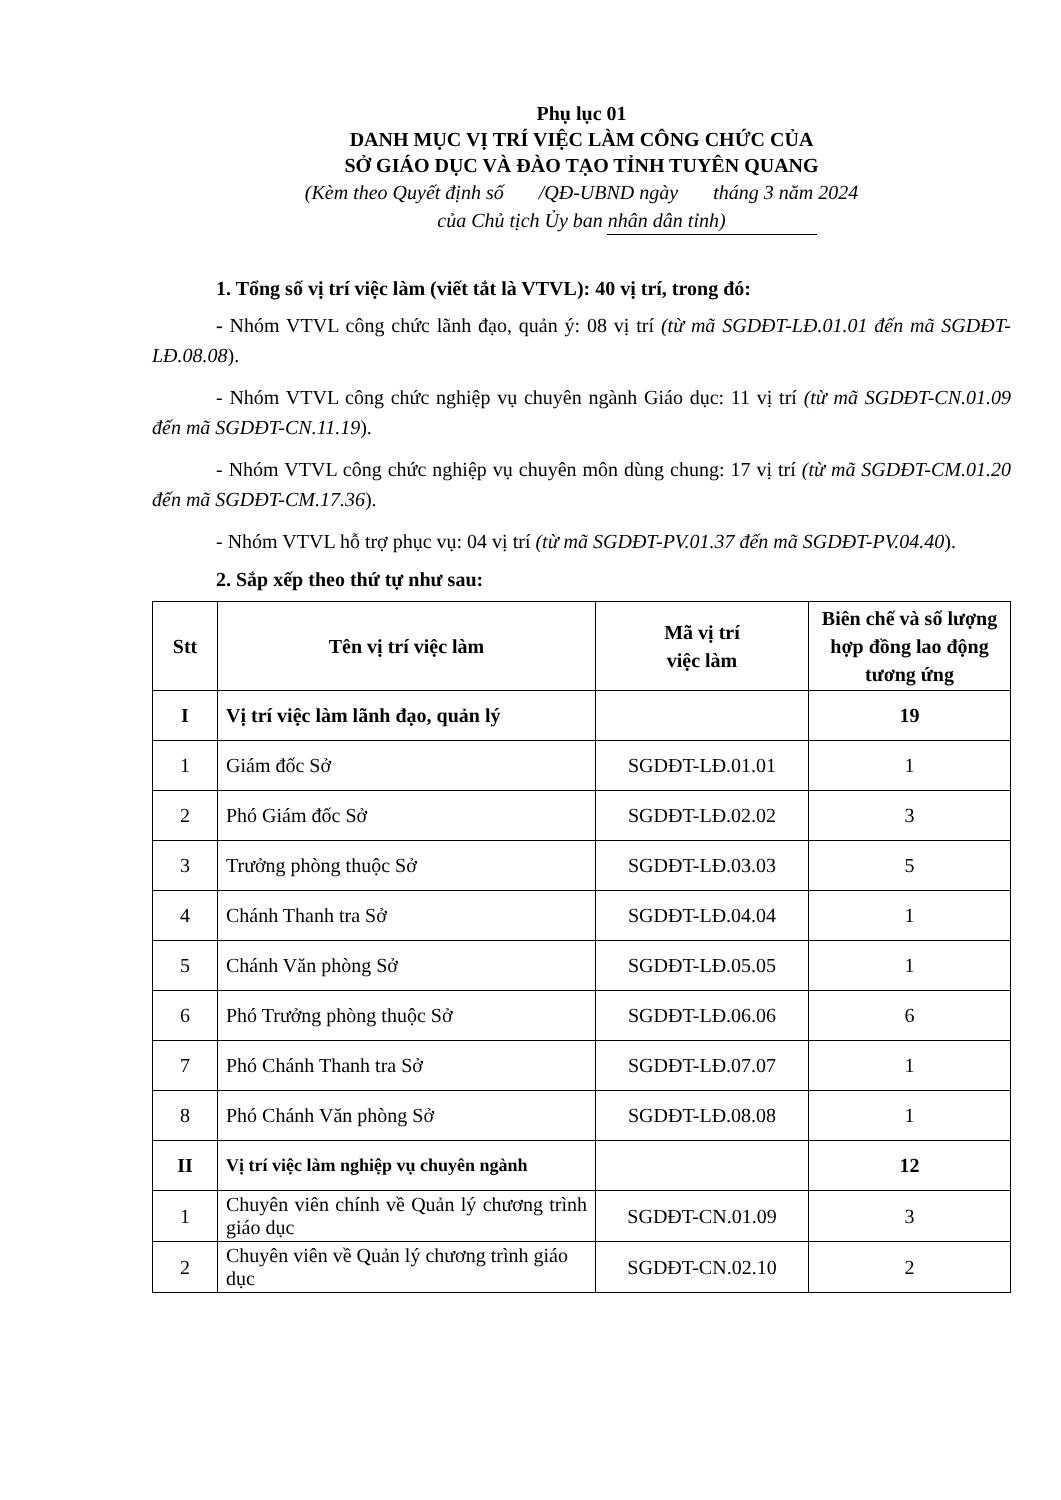Phụ lục 01
DANH MỤC VỊ TRÍ VIỆC LÀM CÔNG CHỨC CỦA
SỞ GIÁO DỤC VÀ ĐÀO TẠO TỈNH TUYÊN QUANG
(Kèm theo Quyết định số /QĐ-UBND ngày tháng 3 năm 2024
của Chủ tịch Ủy ban nhân dân tỉnh)
1. Tổng số vị trí việc làm (viết tắt là VTVL): 40 vị trí, trong đó:
- Nhóm VTVL công chức lãnh đạo, quản ý: 08 vị trí (từ mã SGDĐT-LĐ.01.01 đến mã SGDĐT-LĐ.08.08).
- Nhóm VTVL công chức nghiệp vụ chuyên ngành Giáo dục: 11 vị trí (từ mã SGDĐT-CN.01.09 đến mã SGDĐT-CN.11.19).
- Nhóm VTVL công chức nghiệp vụ chuyên môn dùng chung: 17 vị trí (từ mã SGDĐT-CM.01.20 đến mã SGDĐT-CM.17.36).
- Nhóm VTVL hỗ trợ phục vụ: 04 vị trí (từ mã SGDĐT-PV.01.37 đến mã SGDĐT-PV.04.40).
2. Sắp xếp theo thứ tự như sau:
| Stt | Tên vị trí việc làm | Mã vị trí việc làm | Biên chế và số lượng hợp đồng lao động tương ứng |
| --- | --- | --- | --- |
| I | Vị trí việc làm lãnh đạo, quản lý | | 19 |
| 1 | Giám đốc Sở | SGDĐT-LĐ.01.01 | 1 |
| 2 | Phó Giám đốc Sở | SGDĐT-LĐ.02.02 | 3 |
| 3 | Trưởng phòng thuộc Sở | SGDĐT-LĐ.03.03 | 5 |
| 4 | Chánh Thanh tra Sở | SGDĐT-LĐ.04.04 | 1 |
| 5 | Chánh Văn phòng Sở | SGDĐT-LĐ.05.05 | 1 |
| 6 | Phó Trưởng phòng thuộc Sở | SGDĐT-LĐ.06.06 | 6 |
| 7 | Phó Chánh Thanh tra Sở | SGDĐT-LĐ.07.07 | 1 |
| 8 | Phó Chánh Văn phòng Sở | SGDĐT-LĐ.08.08 | 1 |
| II | Vị trí việc làm nghiệp vụ chuyên ngành | | 12 |
| 1 | Chuyên viên chính về Quản lý chương trình giáo dục | SGDĐT-CN.01.09 | 3 |
| 2 | Chuyên viên về Quản lý chương trình giáo dục | SGDĐT-CN.02.10 | 2 |